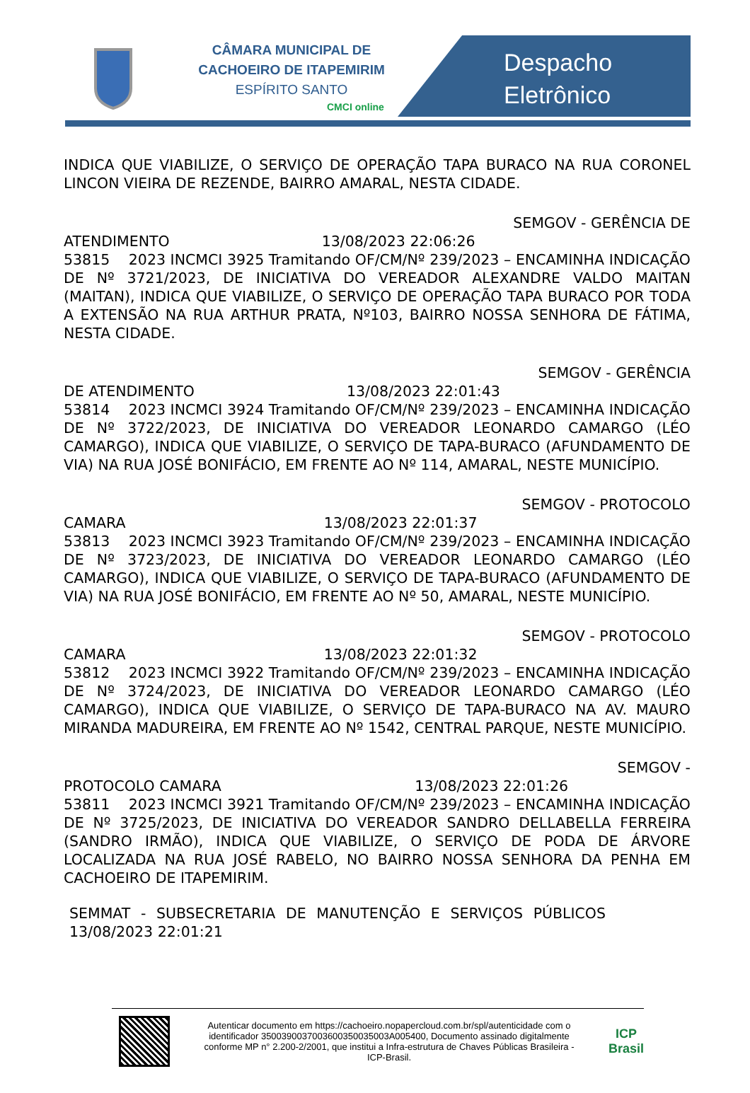CÂMARA MUNICIPAL DE
CACHOEIRO DE ITAPEMIRIM
ESPÍRITO SANTO
CMCI online
Despacho
Eletrônico
INDICA QUE VIABILIZE, O SERVIÇO DE OPERAÇÃO TAPA BURACO NA RUA CORONEL LINCON VIEIRA DE REZENDE, BAIRRO AMARAL, NESTA CIDADE.
SEMGOV - GERÊNCIA DE
ATENDIMENTO 13/08/2023 22:06:26
53815 2023 INCMCI 3925 Tramitando OF/CM/Nº 239/2023 – ENCAMINHA INDICAÇÃO DE Nº 3721/2023, DE INICIATIVA DO VEREADOR ALEXANDRE VALDO MAITAN (MAITAN), INDICA QUE VIABILIZE, O SERVIÇO DE OPERAÇÃO TAPA BURACO POR TODA A EXTENSÃO NA RUA ARTHUR PRATA, Nº103, BAIRRO NOSSA SENHORA DE FÁTIMA, NESTA CIDADE.
SEMGOV - GERÊNCIA
DE ATENDIMENTO 13/08/2023 22:01:43
53814 2023 INCMCI 3924 Tramitando OF/CM/Nº 239/2023 – ENCAMINHA INDICAÇÃO DE Nº 3722/2023, DE INICIATIVA DO VEREADOR LEONARDO CAMARGO (LÉO CAMARGO), INDICA QUE VIABILIZE, O SERVIÇO DE TAPA-BURACO (AFUNDAMENTO DE VIA) NA RUA JOSÉ BONIFÁCIO, EM FRENTE AO Nº 114, AMARAL, NESTE MUNICÍPIO.
SEMGOV - PROTOCOLO
CAMARA 13/08/2023 22:01:37
53813 2023 INCMCI 3923 Tramitando OF/CM/Nº 239/2023 – ENCAMINHA INDICAÇÃO DE Nº 3723/2023, DE INICIATIVA DO VEREADOR LEONARDO CAMARGO (LÉO CAMARGO), INDICA QUE VIABILIZE, O SERVIÇO DE TAPA-BURACO (AFUNDAMENTO DE VIA) NA RUA JOSÉ BONIFÁCIO, EM FRENTE AO Nº 50, AMARAL, NESTE MUNICÍPIO.
SEMGOV - PROTOCOLO
CAMARA 13/08/2023 22:01:32
53812 2023 INCMCI 3922 Tramitando OF/CM/Nº 239/2023 – ENCAMINHA INDICAÇÃO DE Nº 3724/2023, DE INICIATIVA DO VEREADOR LEONARDO CAMARGO (LÉO CAMARGO), INDICA QUE VIABILIZE, O SERVIÇO DE TAPA-BURACO NA AV. MAURO MIRANDA MADUREIRA, EM FRENTE AO Nº 1542, CENTRAL PARQUE, NESTE MUNICÍPIO.
SEMGOV -
PROTOCOLO CAMARA 13/08/2023 22:01:26
53811 2023 INCMCI 3921 Tramitando OF/CM/Nº 239/2023 – ENCAMINHA INDICAÇÃO DE Nº 3725/2023, DE INICIATIVA DO VEREADOR SANDRO DELLABELLA FERREIRA (SANDRO IRMÃO), INDICA QUE VIABILIZE, O SERVIÇO DE PODA DE ÁRVORE LOCALIZADA NA RUA JOSÉ RABELO, NO BAIRRO NOSSA SENHORA DA PENHA EM CACHOEIRO DE ITAPEMIRIM.
SEMMAT - SUBSECRETARIA DE MANUTENÇÃO E SERVIÇOS PÚBLICOS 13/08/2023 22:01:21
Autenticar documento em https://cachoeiro.nopapercloud.com.br/spl/autenticidade com o identificador 3500390037003600350035003A005400, Documento assinado digitalmente conforme MP n° 2.200-2/2001, que institui a Infra-estrutura de Chaves Públicas Brasileira - ICP-Brasil.
ICP
Brasil